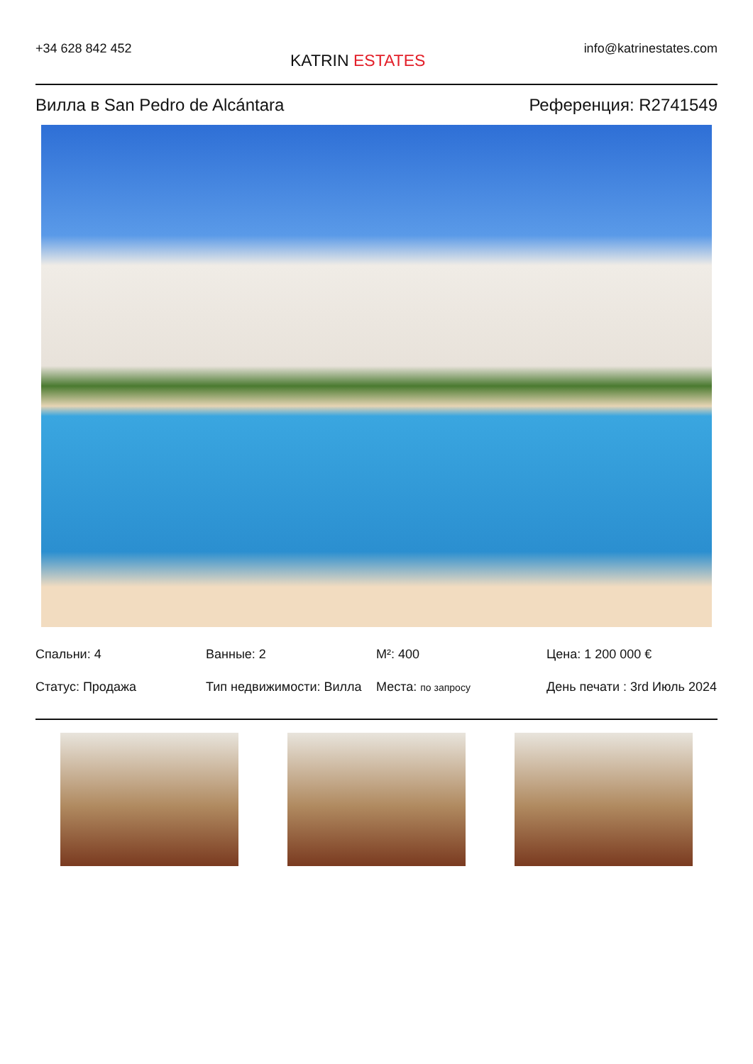+34 628 842 452
KATRIN ESTATES
info@katrinestates.com
Вилла в San Pedro de Alcántara Референция: R2741549
Спальни: 4
Ванные: 2
M²: 400
Цена: 1 200 000 €
Статус: Продажа
Тип недвижимости: Вилла
Места: по запросу
День печати : 3rd Июль 2024